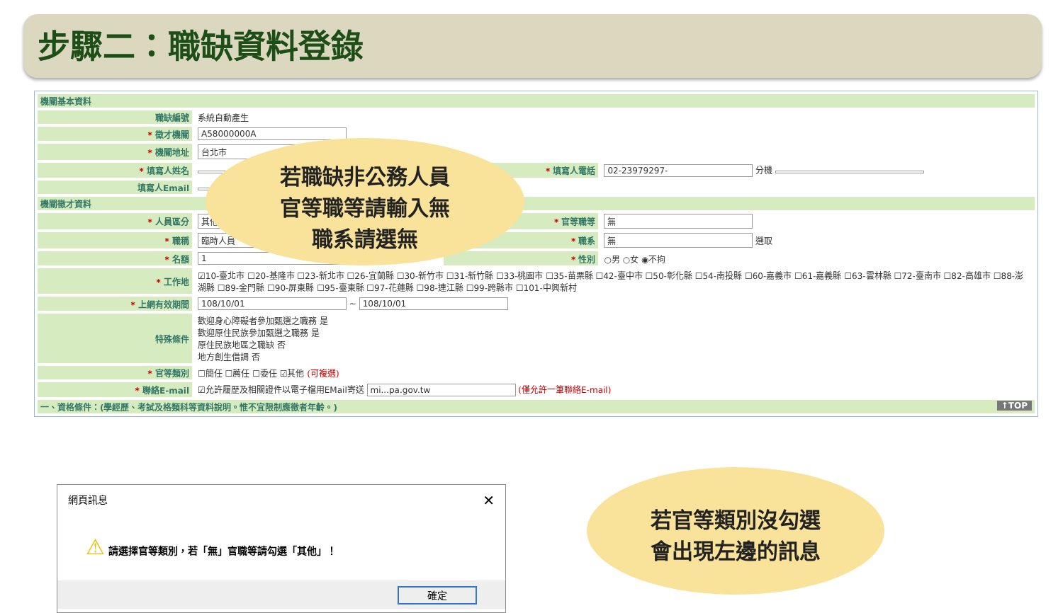步驟二：職缺資料登錄
| 機關基本資料 | | | |
| 職缺編號 | 系統自動產生 | | |
| * 徵才機關 | A58000000A | | |
| * 機關地址 | 台北市 | | |
| * 填寫人姓名 | | * 填寫人電話 | 02-23979297- 分機 |
| 填寫人Email | | | |
| 機關徵才資料 | | | |
| * 人員區分 | 其他 | * 官等職等 | 無 |
| * 職稱 | 臨時人員 | * 職系 | 無 選取 |
| * 名額 | 1 | * 性別 | ○男 ○女 ◉不拘 |
| * 工作地 | ☑10-臺北市 ☐20-基隆市 ☐23-新北市 ☐26-宜蘭縣 ☐30-新竹市 ☐31-新竹縣 ☐33-桃園市 ☐35-苗栗縣 ☐42-臺中市 ☐50-彰化縣 ☐54-南投縣 ☐60-嘉義市 ☐61-嘉義縣 ☐63-雲林縣 ☐72-臺南市 ☐82-高雄市 ☐88-澎湖縣 ☐89-金門縣 ☐90-屏東縣 ☐95-臺東縣 ☐97-花蓮縣 ☐98-連江縣 ☐99-跨縣市 ☐101-中興新村 | | |
| * 上網有效期間 | 108/10/01 ~ 108/10/01 | | |
| 特殊條件 | 歡迎身心障礙者參加甄選之職務 是 歡迎原住民族參加甄選之職務 是 原住民族地區之職缺 否 地方創生借調 否 | | |
| * 官等類別 | ☐簡任 ☐薦任 ☐委任 ☑其他 (可複選) | | |
| * 聯絡E-mail | ☑允許履歷及相關證件以電子檔用EMail寄送 mi...pa.gov.tw (僅允許一筆聯絡E-mail) | | |
| 一、資格條件：(學經歷、考試及格類科等資料說明。惟不宜限制應徵者年齡。) ↑TOP | | | |
若職缺非公務人員
官等職等請輸入無
職系請選無
若官等類別沒勾選
會出現左邊的訊息
網頁訊息 ✕
⚠ 請選擇官等類別，若「無」官職等請勾選「其他」！
確定